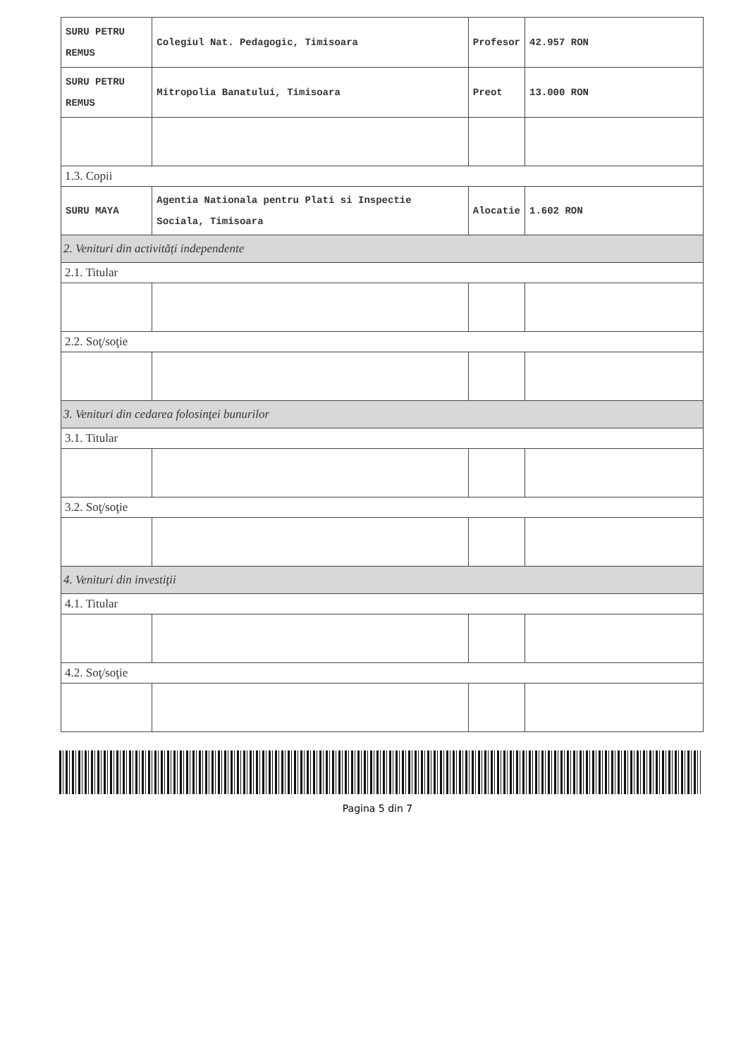| SURU PETRU REMUS | Colegiul Nat. Pedagogic, Timisoara | Profesor | 42.957 RON |
| SURU PETRU REMUS | Mitropolia Banatului, Timisoara | Preot | 13.000 RON |
| 1.3. Copii | | | |
| SURU MAYA | Agentia Nationala pentru Plati si Inspectie Sociala, Timisoara | Alocatie | 1.602 RON |
| 2. Venituri din activități independente | | | |
| 2.1. Titular | | | |
| 2.2. Soţ/soţie | | | |
| 3. Venituri din cedarea folosinţei bunurilor | | | |
| 3.1. Titular | | | |
| 3.2. Soţ/soţie | | | |
| 4. Venituri din investiţii | | | |
| 4.1. Titular | | | |
| 4.2. Soţ/soţie | | | |
Pagina 5 din 7